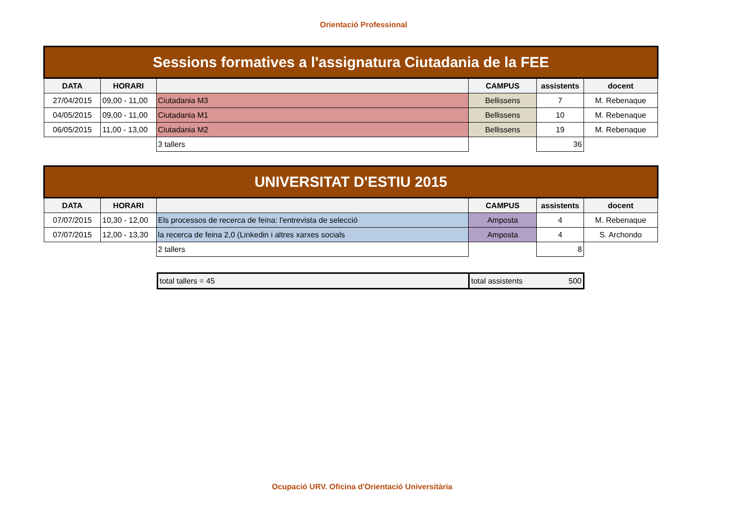Orientació Professional
| Sessions formatives a l'assignatura Ciutadania de la FEE | | | | | |
| --- | --- | --- | --- | --- | --- |
| DATA | HORARI | | CAMPUS | assistents | docent |
| 27/04/2015 | 09,00 - 11,00 | Ciutadania M3 | Bellissens | 7 | M. Rebenaque |
| 04/05/2015 | 09,00 - 11,00 | Ciutadania M1 | Bellissens | 10 | M. Rebenaque |
| 06/05/2015 | 11,00 - 13,00 | Ciutadania M2 | Bellissens | 19 | M. Rebenaque |
| | | 3 tallers | | 36 | |
| UNIVERSITAT D'ESTIU 2015 | | | | | |
| --- | --- | --- | --- | --- | --- |
| DATA | HORARI | | CAMPUS | assistents | docent |
| 07/07/2015 | 10,30 - 12,00 | Els processos de recerca de feina: l'entrevista de selecció | Amposta | 4 | M. Rebenaque |
| 07/07/2015 | 12,00 - 13,30 | la recerca de feina 2,0 (Linkedin i altres xarxes socials | Amposta | 4 | S. Archondo |
| | | 2 tallers | | 8 | |
| total tallers = 45 | total assistents | 500 |
Ocupació URV. Oficina d'Orientació Universitària